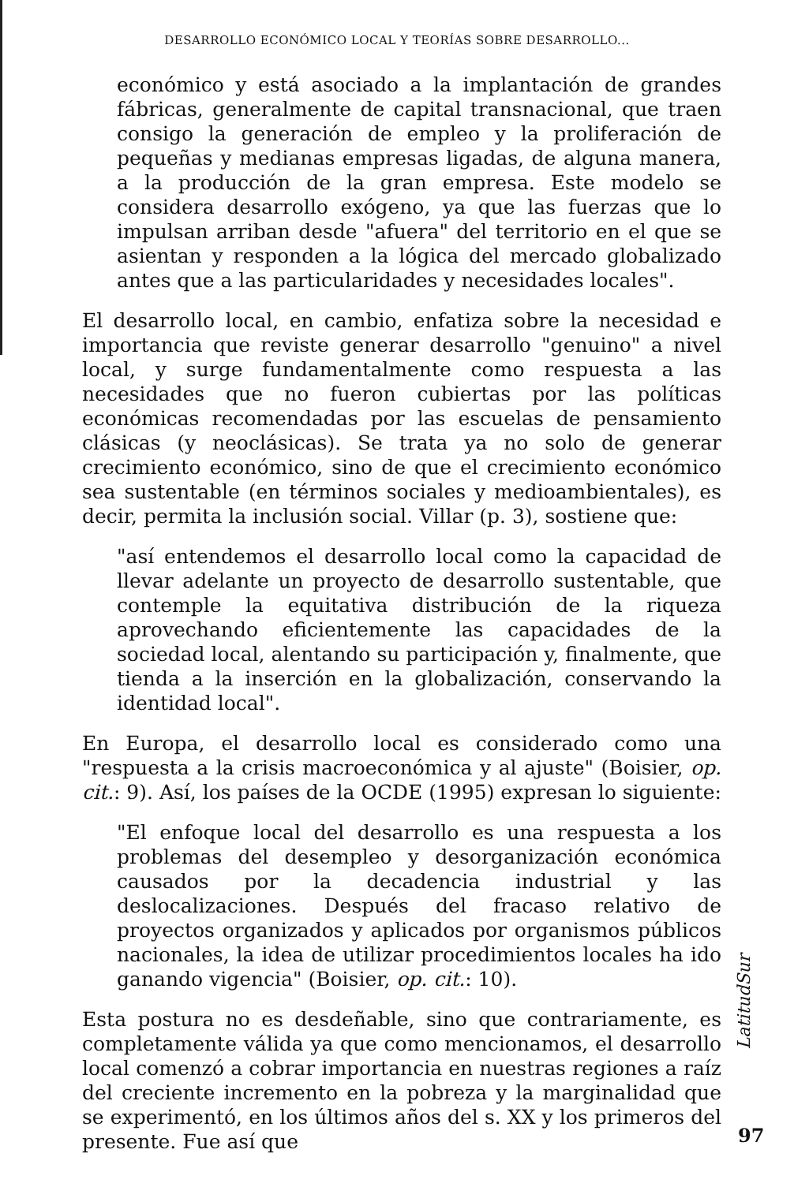DESARROLLO ECONÓMICO LOCAL Y TEORÍAS SOBRE DESARROLLO...
económico y está asociado a la implantación de grandes fábricas, generalmente de capital transnacional, que traen consigo la generación de empleo y la proliferación de pequeñas y medianas empresas ligadas, de alguna manera, a la producción de la gran empresa. Este modelo se considera desarrollo exógeno, ya que las fuerzas que lo impulsan arriban desde "afuera" del territorio en el que se asientan y responden a la lógica del mercado globalizado antes que a las particularidades y necesidades locales".
El desarrollo local, en cambio, enfatiza sobre la necesidad e importancia que reviste generar desarrollo "genuino" a nivel local, y surge fundamentalmente como respuesta a las necesidades que no fueron cubiertas por las políticas económicas recomendadas por las escuelas de pensamiento clásicas (y neoclásicas). Se trata ya no solo de generar crecimiento económico, sino de que el crecimiento económico sea sustentable (en términos sociales y medioambientales), es decir, permita la inclusión social. Villar (p. 3), sostiene que:
"así entendemos el desarrollo local como la capacidad de llevar adelante un proyecto de desarrollo sustentable, que contemple la equitativa distribución de la riqueza aprovechando eficientemente las capacidades de la sociedad local, alentando su participación y, finalmente, que tienda a la inserción en la globalización, conservando la identidad local".
En Europa, el desarrollo local es considerado como una "respuesta a la crisis macroeconómica y al ajuste" (Boisier, op. cit.: 9). Así, los países de la OCDE (1995) expresan lo siguiente:
"El enfoque local del desarrollo es una respuesta a los problemas del desempleo y desorganización económica causados por la decadencia industrial y las deslocalizaciones. Después del fracaso relativo de proyectos organizados y aplicados por organismos públicos nacionales, la idea de utilizar procedimientos locales ha ido ganando vigencia" (Boisier, op. cit.: 10).
Esta postura no es desdeñable, sino que contrariamente, es completamente válida ya que como mencionamos, el desarrollo local comenzó a cobrar importancia en nuestras regiones a raíz del creciente incremento en la pobreza y la marginalidad que se experimentó, en los últimos años del s. XX y los primeros del presente. Fue así que
LatitudSur
97